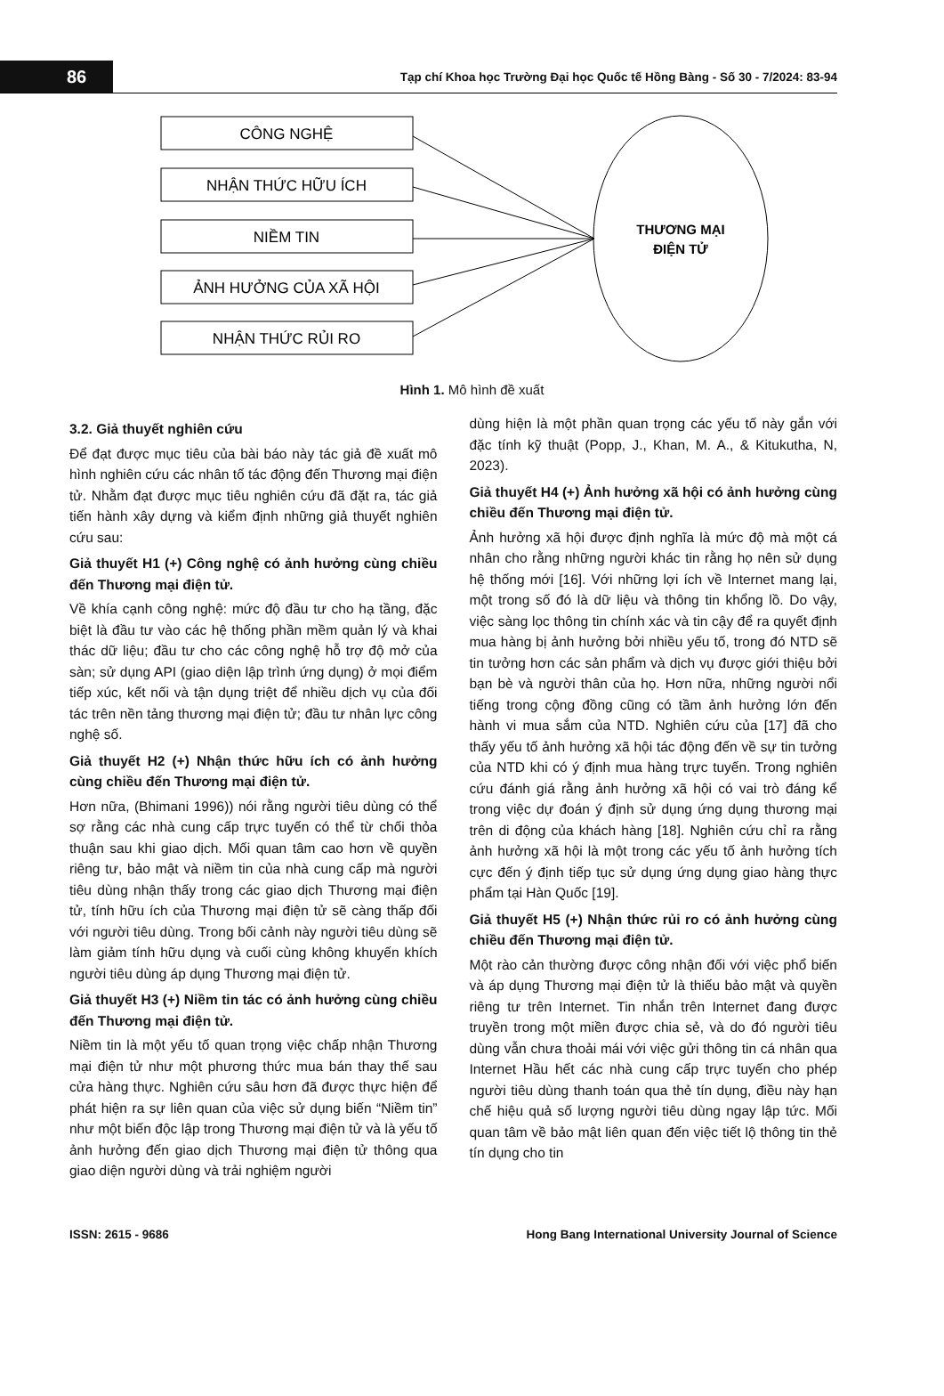86
Tạp chí Khoa học Trường Đại học Quốc tế Hồng Bàng - Số 30 - 7/2024: 83-94
CÔNG NGHỆ
NHẬN THỨC HỮU ÍCH
NIỀM TIN
ẢNH HƯỞNG CỦA XÃ HỘI
NHẬN THỨC RỦI RO
THƯƠNG MẠI
ĐIỆN TỬ
Hình 1. Mô hình đề xuất
3.2. Giả thuyết nghiên cứu
Để đạt được mục tiêu của bài báo này tác giả đề xuất mô hình nghiên cứu các nhân tố tác động đến Thương mại điện tử. Nhằm đạt được mục tiêu nghiên cứu đã đặt ra, tác giả tiến hành xây dựng và kiểm định những giả thuyết nghiên cứu sau:
Giả thuyết H1 (+) Công nghệ có ảnh hưởng cùng chiều đến Thương mại điện tử.
Về khía cạnh công nghệ: mức độ đầu tư cho hạ tầng, đặc biệt là đầu tư vào các hệ thống phần mềm quản lý và khai thác dữ liệu; đầu tư cho các công nghệ hỗ trợ độ mở của sàn; sử dụng API (giao diện lập trình ứng dụng) ở mọi điểm tiếp xúc, kết nối và tận dụng triệt để nhiều dịch vụ của đối tác trên nền tảng thương mại điện tử; đầu tư nhân lực công nghệ số.
Giả thuyết H2 (+) Nhận thức hữu ích có ảnh hưởng cùng chiều đến Thương mại điện tử.
Hơn nữa, (Bhimani 1996)) nói rằng người tiêu dùng có thể sợ rằng các nhà cung cấp trực tuyến có thể từ chối thỏa thuận sau khi giao dịch. Mối quan tâm cao hơn về quyền riêng tư, bảo mật và niềm tin của nhà cung cấp mà người tiêu dùng nhận thấy trong các giao dịch Thương mại điện tử, tính hữu ích của Thương mại điện tử sẽ càng thấp đối với người tiêu dùng. Trong bối cảnh này người tiêu dùng sẽ làm giảm tính hữu dụng và cuối cùng không khuyến khích người tiêu dùng áp dụng Thương mại điện tử.
Giả thuyết H3 (+) Niềm tin tác có ảnh hưởng cùng chiều đến Thương mại điện tử.
Niềm tin là một yếu tố quan trọng việc chấp nhận Thương mại điện tử như một phương thức mua bán thay thế sau cửa hàng thực. Nghiên cứu sâu hơn đã được thực hiện để phát hiện ra sự liên quan của việc sử dụng biến “Niềm tin” như một biến độc lập trong Thương mại điện tử và là yếu tố ảnh hưởng đến giao dịch Thương mại điện tử thông qua giao diện người dùng và trải nghiệm người
dùng hiện là một phần quan trọng các yếu tố này gắn với đặc tính kỹ thuật (Popp, J., Khan, M. A., & Kitukutha, N, 2023).
Giả thuyết H4 (+) Ảnh hưởng xã hội có ảnh hưởng cùng chiều đến Thương mại điện tử.
Ảnh hưởng xã hội được định nghĩa là mức độ mà một cá nhân cho rằng những người khác tin rằng họ nên sử dụng hệ thống mới [16]. Với những lợi ích về Internet mang lại, một trong số đó là dữ liệu và thông tin khổng lồ. Do vậy, việc sàng lọc thông tin chính xác và tin cậy để ra quyết định mua hàng bị ảnh hưởng bởi nhiều yếu tố, trong đó NTD sẽ tin tưởng hơn các sản phẩm và dịch vụ được giới thiệu bởi bạn bè và người thân của họ. Hơn nữa, những người nổi tiếng trong cộng đồng cũng có tầm ảnh hưởng lớn đến hành vi mua sắm của NTD. Nghiên cứu của [17] đã cho thấy yếu tố ảnh hưởng xã hội tác động đến về sự tin tưởng của NTD khi có ý định mua hàng trực tuyến. Trong nghiên cứu đánh giá rằng ảnh hưởng xã hội có vai trò đáng kể trong việc dự đoán ý định sử dụng ứng dụng thương mại trên di động của khách hàng [18]. Nghiên cứu chỉ ra rằng ảnh hưởng xã hội là một trong các yếu tố ảnh hưởng tích cực đến ý định tiếp tục sử dụng ứng dụng giao hàng thực phẩm tại Hàn Quốc [19].
Giả thuyết H5 (+) Nhận thức rủi ro có ảnh hưởng cùng chiều đến Thương mại điện tử.
Một rào cản thường được công nhận đối với việc phổ biến và áp dụng Thương mại điện tử là thiếu bảo mật và quyền riêng tư trên Internet. Tin nhắn trên Internet đang được truyền trong một miền được chia sẻ, và do đó người tiêu dùng vẫn chưa thoải mái với việc gửi thông tin cá nhân qua Internet Hầu hết các nhà cung cấp trực tuyến cho phép người tiêu dùng thanh toán qua thẻ tín dụng, điều này hạn chế hiệu quả số lượng người tiêu dùng ngay lập tức. Mối quan tâm về bảo mật liên quan đến việc tiết lộ thông tin thẻ tín dụng cho tin
ISSN: 2615 - 9686 Hong Bang International University Journal of Science